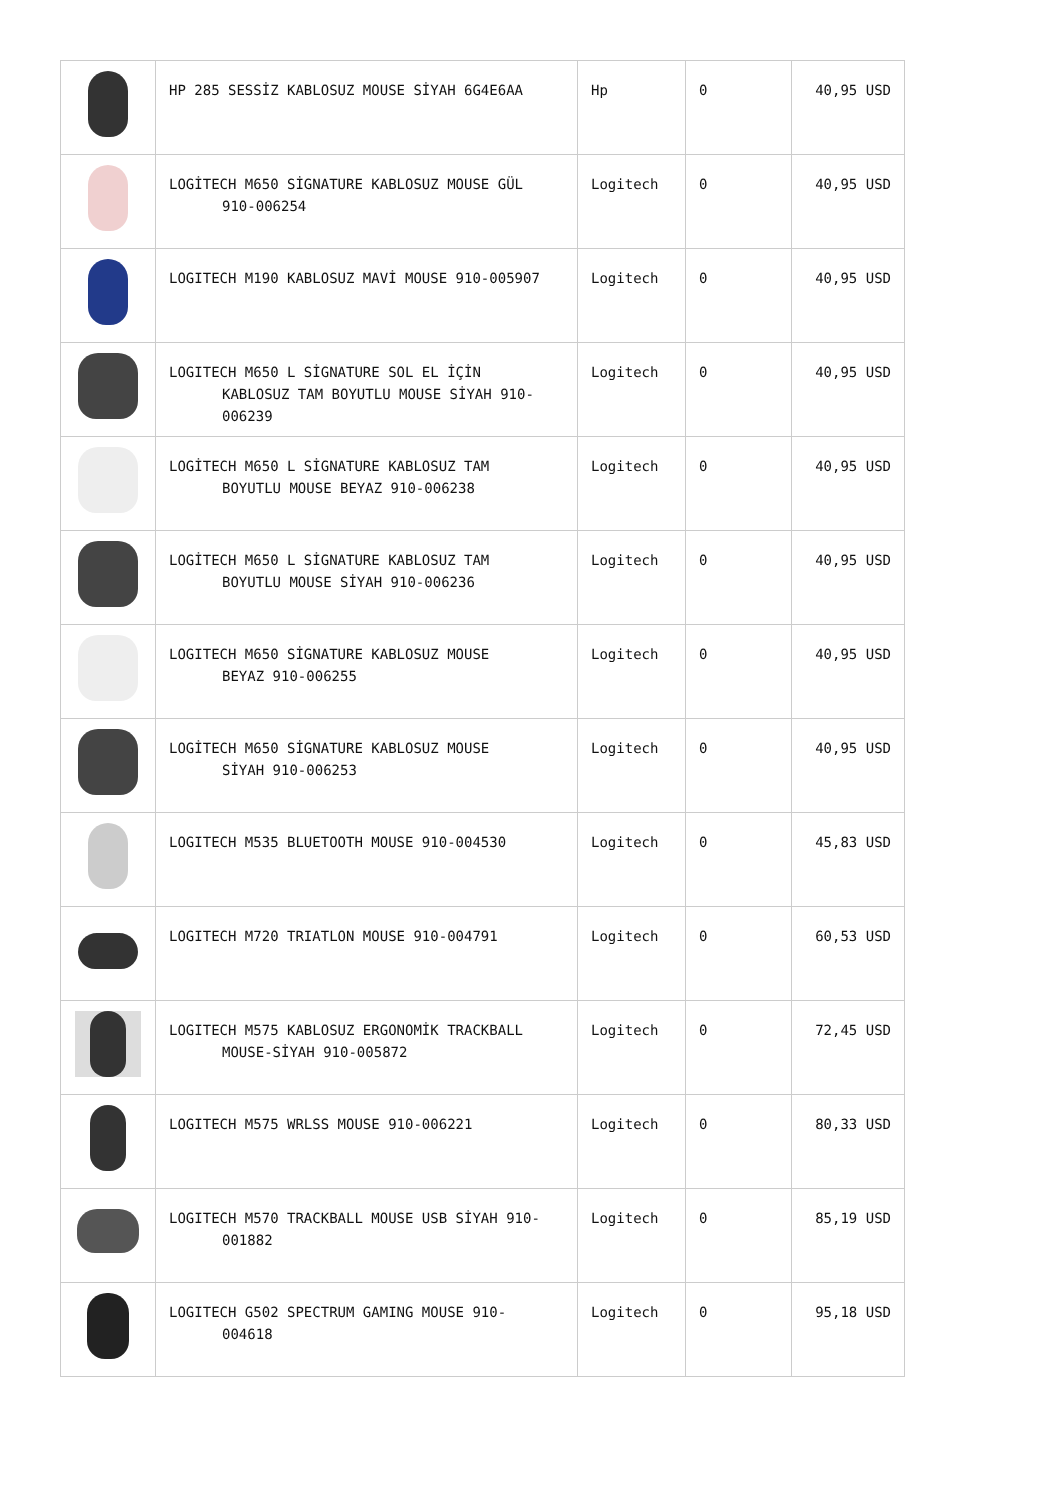| | HP 285 SESSİZ KABLOSUZ MOUSE SİYAH 6G4E6AA | Hp | 0 | 40,95 USD |
| | LOGİTECH M650 SİGNATURE KABLOSUZ MOUSE GÜL 910-006254 | Logitech | 0 | 40,95 USD |
| | LOGITECH M190 KABLOSUZ MAVİ MOUSE 910-005907 | Logitech | 0 | 40,95 USD |
| | LOGITECH M650 L SİGNATURE SOL EL İÇİN KABLOSUZ TAM BOYUTLU MOUSE SİYAH 910-006239 | Logitech | 0 | 40,95 USD |
| | LOGİTECH M650 L SİGNATURE KABLOSUZ TAM BOYUTLU MOUSE BEYAZ 910-006238 | Logitech | 0 | 40,95 USD |
| | LOGİTECH M650 L SİGNATURE KABLOSUZ TAM BOYUTLU MOUSE SİYAH 910-006236 | Logitech | 0 | 40,95 USD |
| | LOGITECH M650 SİGNATURE KABLOSUZ MOUSE BEYAZ 910-006255 | Logitech | 0 | 40,95 USD |
| | LOGİTECH M650 SİGNATURE KABLOSUZ MOUSE SİYAH 910-006253 | Logitech | 0 | 40,95 USD |
| | LOGITECH M535 BLUETOOTH MOUSE 910-004530 | Logitech | 0 | 45,83 USD |
| | LOGITECH M720 TRIATLON MOUSE 910-004791 | Logitech | 0 | 60,53 USD |
| | LOGITECH M575 KABLOSUZ ERGONOMİK TRACKBALL MOUSE-SİYAH 910-005872 | Logitech | 0 | 72,45 USD |
| | LOGITECH M575 WRLSS MOUSE 910-006221 | Logitech | 0 | 80,33 USD |
| | LOGITECH M570 TRACKBALL MOUSE USB SİYAH 910- 001882 | Logitech | 0 | 85,19 USD |
| | LOGITECH G502 SPECTRUM GAMING MOUSE 910- 004618 | Logitech | 0 | 95,18 USD |